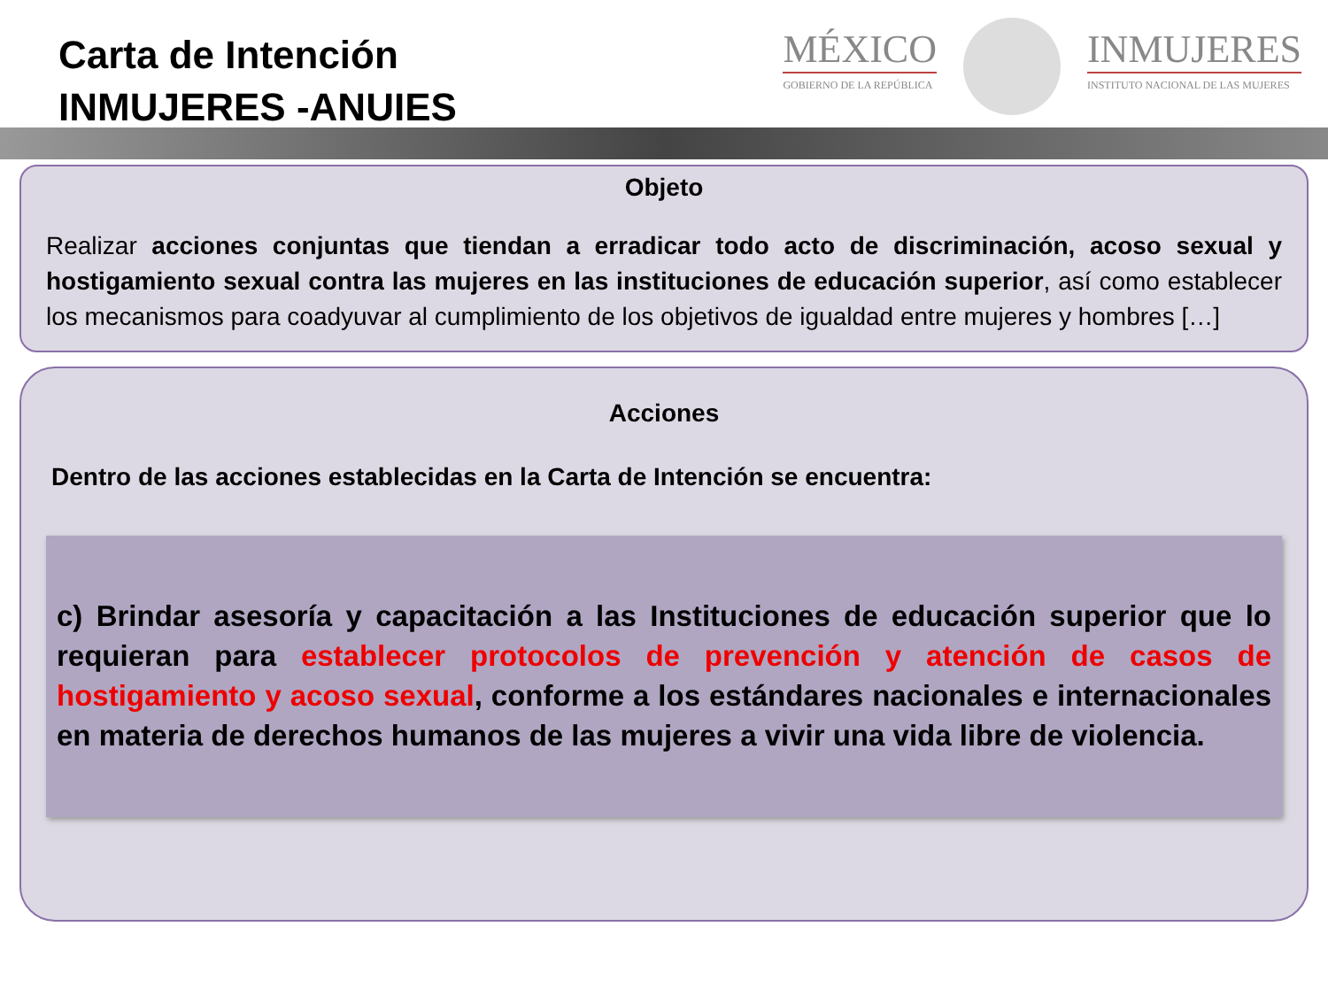Carta de Intención
INMUJERES -ANUIES
MÉXICO
GOBIERNO DE LA REPÚBLICA
INMUJERES
INSTITUTO NACIONAL DE LAS MUJERES
Objeto
Realizar acciones conjuntas que tiendan a erradicar todo acto de discriminación, acoso sexual y hostigamiento sexual contra las mujeres en las instituciones de educación superior, así como establecer los mecanismos para coadyuvar al cumplimiento de los objetivos de igualdad entre mujeres y hombres […]
Acciones
Dentro de las acciones establecidas en la Carta de Intención se encuentra:
c) Brindar asesoría y capacitación a las Instituciones de educación superior que lo requieran para establecer protocolos de prevención y atención de casos de hostigamiento y acoso sexual, conforme a los estándares nacionales e internacionales en materia de derechos humanos de las mujeres a vivir una vida libre de violencia.